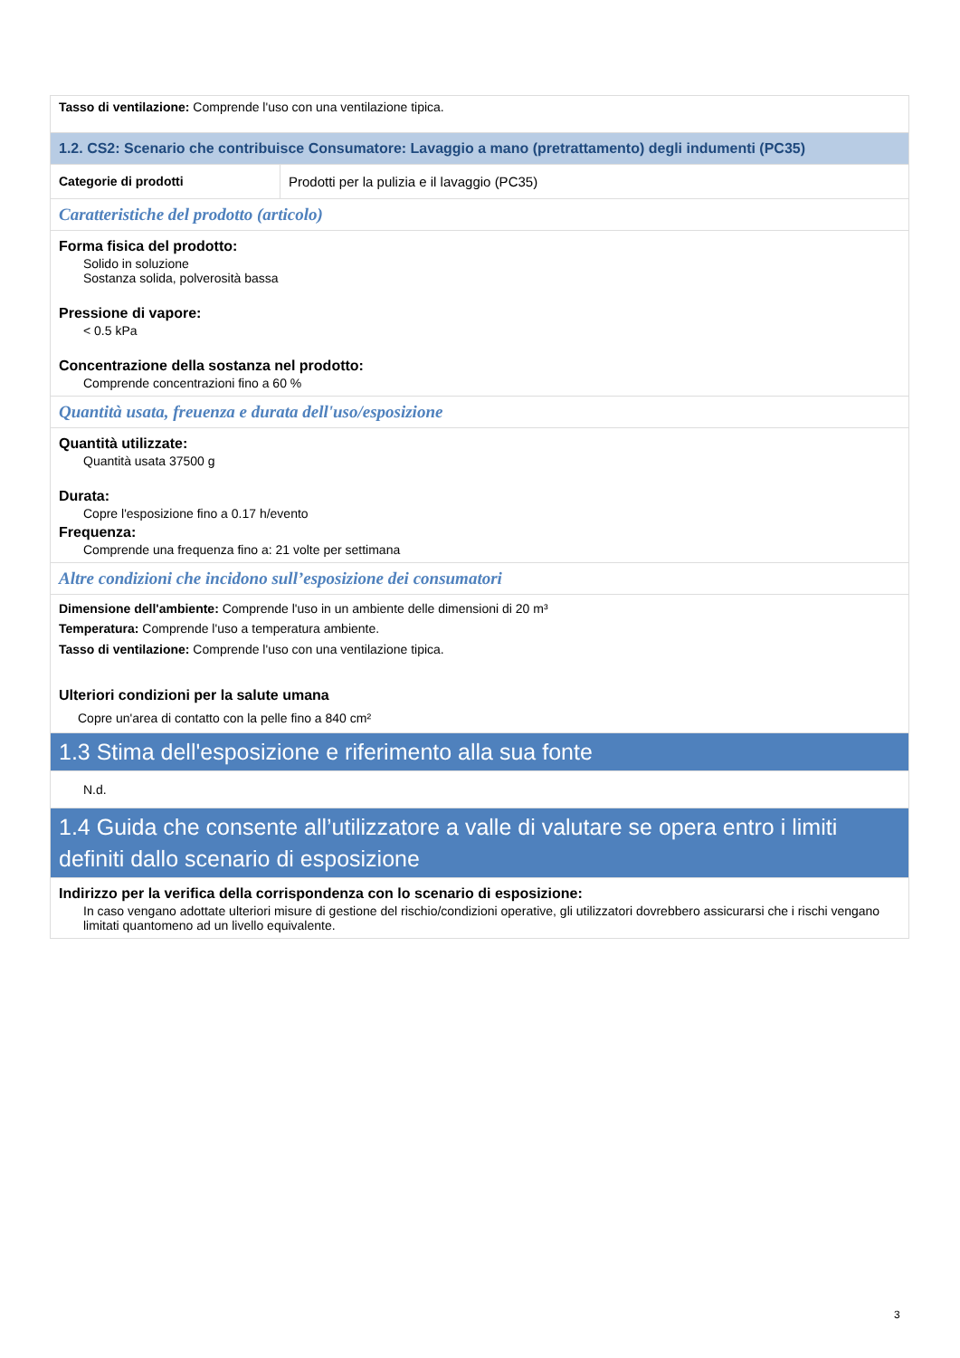| Tasso di ventilazione: Comprende l'uso con una ventilazione tipica. | |
| 1.2. CS2: Scenario che contribuisce Consumatore: Lavaggio a mano (pretrattamento) degli indumenti (PC35) | |
| Categorie di prodotti | Prodotti per la pulizia e il lavaggio (PC35) |
| Caratteristiche del prodotto (articolo) | |
| Forma fisica del prodotto: Solido in soluzione Sostanza solida, polverosità bassa Pressione di vapore: < 0.5 kPa Concentrazione della sostanza nel prodotto: Comprende concentrazioni fino a 60 % | |
| Quantità usata, freuenza e durata dell'uso/esposizione | |
| Quantità utilizzate: Quantità usata 37500 g Durata: Copre l'esposizione fino a 0.17 h/evento Frequenza: Comprende una frequenza fino a: 21 volte per settimana | |
| Altre condizioni che incidono sull’esposizione dei consumatori | |
| Dimensione dell'ambiente: Comprende l'uso in un ambiente delle dimensioni di 20 m³ Temperatura: Comprende l'uso a temperatura ambiente. Tasso di ventilazione: Comprende l'uso con una ventilazione tipica. Ulteriori condizioni per la salute umana Copre un'area di contatto con la pelle fino a 840 cm² | |
| 1.3 Stima dell'esposizione e riferimento alla sua fonte | |
| N.d. | |
| 1.4 Guida che consente all’utilizzatore a valle di valutare se opera entro i limiti definiti dallo scenario di esposizione | |
| Indirizzo per la verifica della corrispondenza con lo scenario di esposizione: In caso vengano adottate ulteriori misure di gestione del rischio/condizioni operative, gli utilizzatori dovrebbero assicurarsi che i rischi vengano limitati quantomeno ad un livello equivalente. | |
3